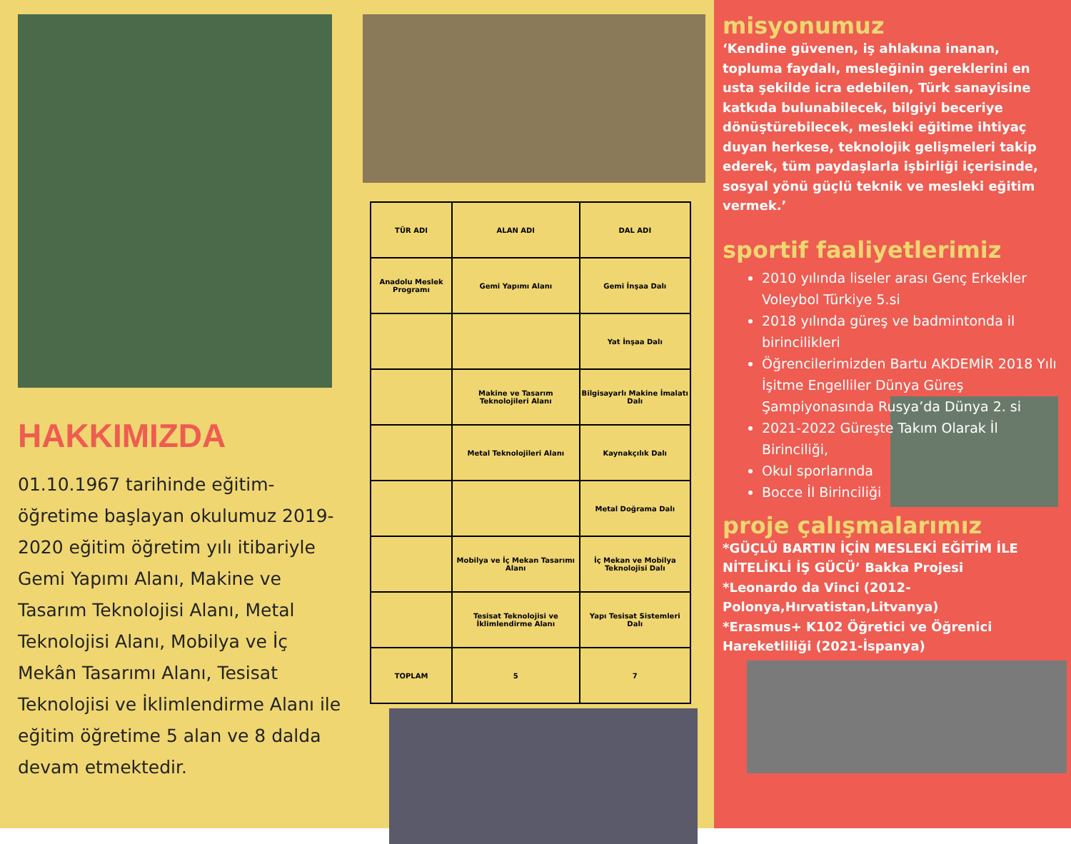HAKKIMIZDA
01.10.1967 tarihinde eğitim-öğretime başlayan okulumuz 2019-2020 eğitim öğretim yılı itibariyle Gemi Yapımı Alanı, Makine ve Tasarım Teknolojisi Alanı, Metal Teknolojisi Alanı, Mobilya ve İç Mekân Tasarımı Alanı, Tesisat Teknolojisi ve İklimlendirme Alanı ile eğitim öğretime 5 alan ve 8 dalda devam etmektedir.
| TÜR ADI | ALAN ADI | DAL ADI |
| --- | --- | --- |
| Anadolu Meslek Programı | Gemi Yapımı Alanı | Gemi İnşaa Dalı |
| | | Yat İnşaa Dalı |
| | Makine ve Tasarım Teknolojileri Alanı | Bilgisayarlı Makine İmalatı Dalı |
| | Metal Teknolojileri Alanı | Kaynakçılık Dalı |
| | | Metal Doğrama Dalı |
| | Mobilya ve İç Mekan Tasarımı Alanı | İç Mekan ve Mobilya Teknolojisi Dalı |
| | Tesisat Teknolojisi ve İklimlendirme Alanı | Yapı Tesisat Sistemleri Dalı |
| TOPLAM | 5 | 7 |
misyonumuz
‘Kendine güvenen, iş ahlakına inanan, topluma faydalı, mesleğinin gereklerini en usta şekilde icra edebilen, Türk sanayisine katkıda bulunabilecek, bilgiyi beceriye dönüştürebilecek, mesleki eğitime ihtiyaç duyan herkese, teknolojik gelişmeleri takip ederek, tüm paydaşlarla işbirliği içerisinde, sosyal yönü güçlü teknik ve mesleki eğitim vermek.’
sportif faaliyetlerimiz
2010 yılında liseler arası Genç Erkekler Voleybol Türkiye 5.si
2018 yılında güreş ve badmintonda il birincilikleri
Öğrencilerimizden Bartu AKDEMİR 2018 Yılı İşitme Engelliler Dünya Güreş Şampiyonasında Rusya’da Dünya 2. si
2021-2022 Güreşte Takım Olarak İl Birinciliği,
Okul sporlarında
Bocce İl Birinciliği
proje çalışmalarımız
*GÜÇLÜ BARTIN İÇİN MESLEKİ EĞİTİM İLE NİTELİKLİ İŞ GÜCÜ’ Bakka Projesi
*Leonardo da Vinci (2012-Polonya,Hırvatistan,Litvanya)
*Erasmus+ K102 Öğretici ve Öğrenici Hareketliliği (2021-İspanya)